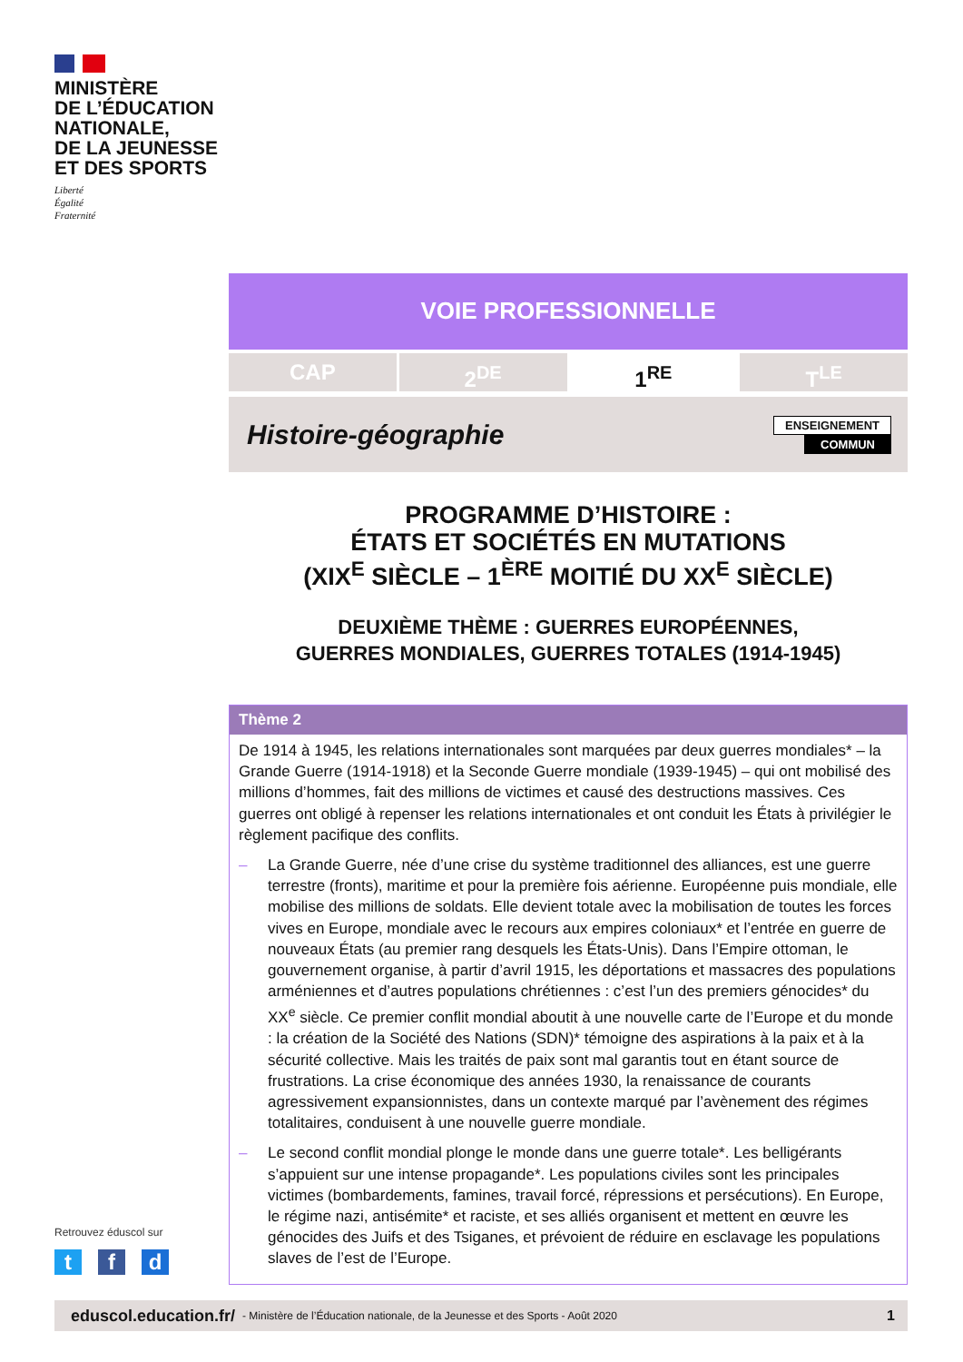MINISTÈRE
DE L’ÉDUCATION
NATIONALE,
DE LA JEUNESSE
ET DES SPORTS
Liberté
Égalité
Fraternité
VOIE PROFESSIONNELLE
CAP 2<sup>DE</sup> 1<sup>RE</sup> T<sup>LE</sup>
Histoire-géographie
ENSEIGNEMENT
COMMUN
PROGRAMME D’HISTOIRE :
ÉTATS ET SOCIÉTÉS EN MUTATIONS
(XIX<sup>E</sup> SIÈCLE – 1<sup>ÈRE</sup> MOITIÉ DU XX<sup>E</sup> SIÈCLE)
DEUXIÈME THÈME : GUERRES EUROPÉENNES,
GUERRES MONDIALES, GUERRES TOTALES (1914-1945)
Thème 2
De 1914 à 1945, les relations internationales sont marquées par deux guerres mondiales* – la Grande Guerre (1914-1918) et la Seconde Guerre mondiale (1939-1945) – qui ont mobilisé des millions d’hommes, fait des millions de victimes et causé des destructions massives. Ces guerres ont obligé à repenser les relations internationales et ont conduit les États à privilégier le règlement pacifique des conflits.
– La Grande Guerre, née d’une crise du système traditionnel des alliances, est une guerre terrestre (fronts), maritime et pour la première fois aérienne. Européenne puis mondiale, elle mobilise des millions de soldats. Elle devient totale avec la mobilisation de toutes les forces vives en Europe, mondiale avec le recours aux empires coloniaux* et l’entrée en guerre de nouveaux États (au premier rang desquels les États-Unis). Dans l’Empire ottoman, le gouvernement organise, à partir d’avril 1915, les déportations et massacres des populations arméniennes et d’autres populations chrétiennes : c’est l’un des premiers génocides* du XX<sup>e</sup> siècle. Ce premier conflit mondial aboutit à une nouvelle carte de l’Europe et du monde : la création de la Société des Nations (SDN)* témoigne des aspirations à la paix et à la sécurité collective. Mais les traités de paix sont mal garantis tout en étant source de frustrations. La crise économique des années 1930, la renaissance de courants agressivement expansionnistes, dans un contexte marqué par l’avènement des régimes totalitaires, conduisent à une nouvelle guerre mondiale.
– Le second conflit mondial plonge le monde dans une guerre totale*. Les belligérants s’appuient sur une intense propagande*. Les populations civiles sont les principales victimes (bombardements, famines, travail forcé, répressions et persécutions). En Europe, le régime nazi, antisémite* et raciste, et ses alliés organisent et mettent en œuvre les génocides des Juifs et des Tsiganes, et prévoient de réduire en esclavage les populations slaves de l’est de l’Europe.
Retrouvez éduscol sur
t f d
eduscol.education.fr/ - Ministère de l’Éducation nationale, de la Jeunesse et des Sports - Août 2020 1